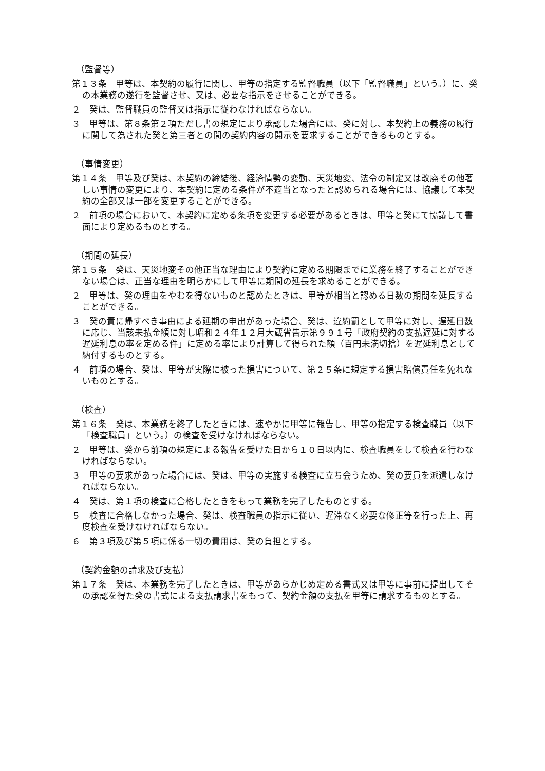（監督等）
第１３条　甲等は、本契約の履行に関し、甲等の指定する監督職員（以下「監督職員」という。）に、癸の本業務の遂行を監督させ、又は、必要な指示をさせることができる。
２　癸は、監督職員の監督又は指示に従わなければならない。
３　甲等は、第８条第２項ただし書の規定により承認した場合には、癸に対し、本契約上の義務の履行に関して為された癸と第三者との間の契約内容の開示を要求することができるものとする。
（事情変更）
第１４条　甲等及び癸は、本契約の締結後、経済情勢の変動、天災地変、法令の制定又は改廃その他著しい事情の変更により、本契約に定める条件が不適当となったと認められる場合には、協議して本契約の全部又は一部を変更することができる。
２　前項の場合において、本契約に定める条項を変更する必要があるときは、甲等と癸にて協議して書面により定めるものとする。
（期間の延長）
第１５条　癸は、天災地変その他正当な理由により契約に定める期限までに業務を終了することができない場合は、正当な理由を明らかにして甲等に期間の延長を求めることができる。
２　甲等は、癸の理由をやむを得ないものと認めたときは、甲等が相当と認める日数の期間を延長することができる。
３　癸の責に帰すべき事由による延期の申出があった場合、癸は、違約罰として甲等に対し、遅延日数に応じ、当該未払金額に対し昭和２４年１２月大蔵省告示第９９１号「政府契約の支払遅延に対する遅延利息の率を定める件」に定める率により計算して得られた額（百円未満切捨）を遅延利息として納付するものとする。
４　前項の場合、癸は、甲等が実際に被った損害について、第２５条に規定する損害賠償責任を免れないものとする。
（検査）
第１６条　癸は、本業務を終了したときには、速やかに甲等に報告し、甲等の指定する検査職員（以下「検査職員」という。）の検査を受けなければならない。
２　甲等は、癸から前項の規定による報告を受けた日から１０日以内に、検査職員をして検査を行わなければならない。
３　甲等の要求があった場合には、癸は、甲等の実施する検査に立ち会うため、癸の要員を派遣しなければならない。
４　癸は、第１項の検査に合格したときをもって業務を完了したものとする。
５　検査に合格しなかった場合、癸は、検査職員の指示に従い、遅滞なく必要な修正等を行った上、再度検査を受けなければならない。
６　第３項及び第５項に係る一切の費用は、癸の負担とする。
（契約金額の請求及び支払）
第１７条　癸は、本業務を完了したときは、甲等があらかじめ定める書式又は甲等に事前に提出してその承認を得た癸の書式による支払請求書をもって、契約金額の支払を甲等に請求するものとする。